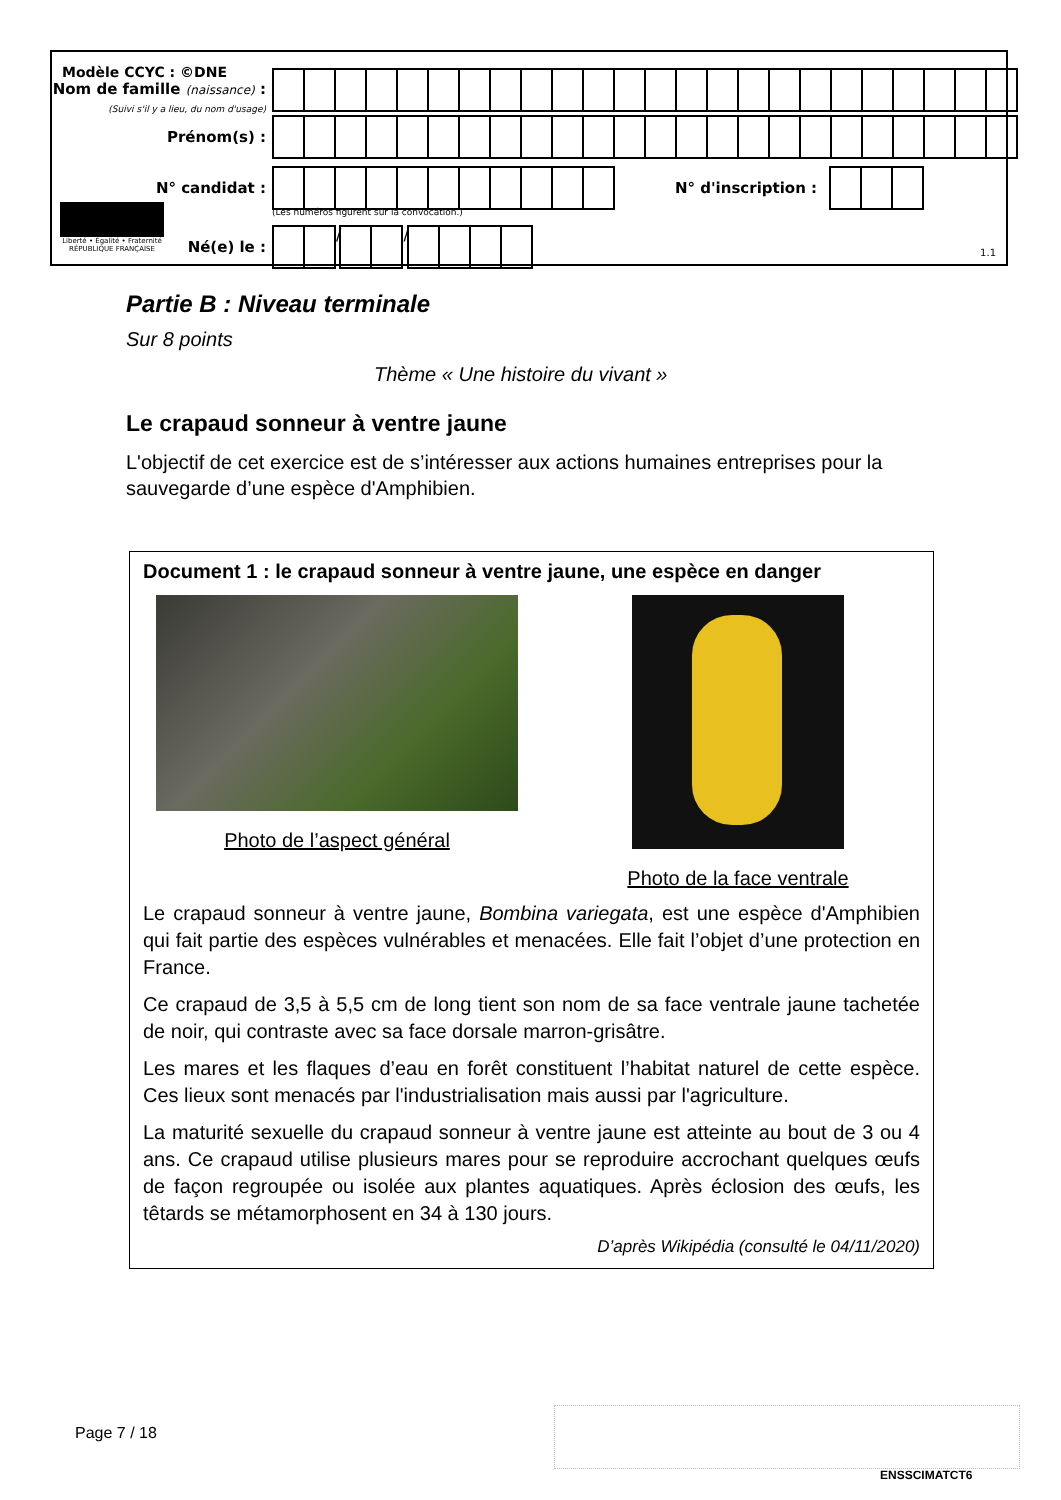Modèle CCYC : ©DNE
Nom de famille (naissance) :
(Suivi s'il y a lieu, du nom d'usage)
Prénom(s) :
N° candidat : N° d'inscription :
(Les numéros figurent sur la convocation.)
Liberté • Égalité • Fraternité
RÉPUBLIQUE FRANÇAISE
Né(e) le : / /
1.1
Partie B : Niveau terminale
Sur 8 points
Thème « Une histoire du vivant »
Le crapaud sonneur à ventre jaune
L'objectif de cet exercice est de s’intéresser aux actions humaines entreprises pour la sauvegarde d’une espèce d'Amphibien.
Document 1 : le crapaud sonneur à ventre jaune, une espèce en danger
Photo de l’aspect général Photo de la face ventrale
Le crapaud sonneur à ventre jaune, Bombina variegata, est une espèce d'Amphibien qui fait partie des espèces vulnérables et menacées. Elle fait l’objet d’une protection en France.
Ce crapaud de 3,5 à 5,5 cm de long tient son nom de sa face ventrale jaune tachetée de noir, qui contraste avec sa face dorsale marron-grisâtre.
Les mares et les flaques d’eau en forêt constituent l’habitat naturel de cette espèce. Ces lieux sont menacés par l'industrialisation mais aussi par l'agriculture.
La maturité sexuelle du crapaud sonneur à ventre jaune est atteinte au bout de 3 ou 4 ans. Ce crapaud utilise plusieurs mares pour se reproduire accrochant quelques œufs de façon regroupée ou isolée aux plantes aquatiques. Après éclosion des œufs, les têtards se métamorphosent en 34 à 130 jours.
D’après Wikipédia (consulté le 04/11/2020)
Page 7 / 18
ENSSCIMATCT6